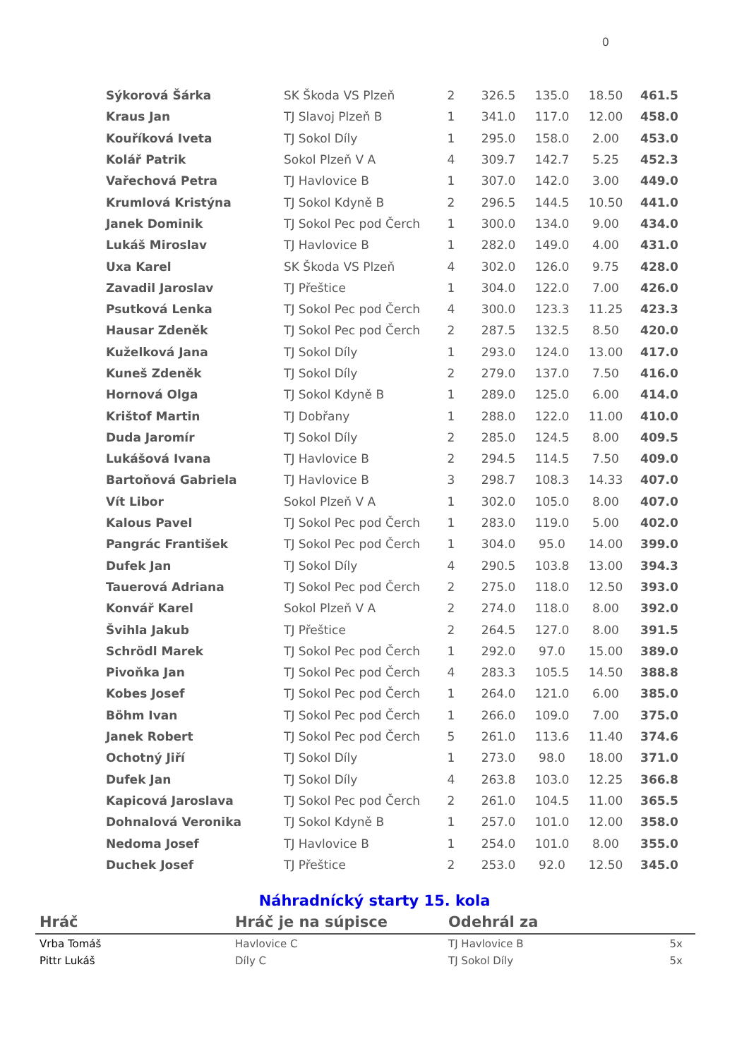0
| Sýkorová Šárka | SK Škoda VS Plzeň | 2 | 326.5 | 135.0 | 18.50 | 461.5 |
| Kraus Jan | TJ Slavoj Plzeň B | 1 | 341.0 | 117.0 | 12.00 | 458.0 |
| Kouříková Iveta | TJ Sokol Díly | 1 | 295.0 | 158.0 | 2.00 | 453.0 |
| Kolář Patrik | Sokol Plzeň V A | 4 | 309.7 | 142.7 | 5.25 | 452.3 |
| Vařechová Petra | TJ Havlovice B | 1 | 307.0 | 142.0 | 3.00 | 449.0 |
| Krumlová Kristýna | TJ Sokol Kdyně B | 2 | 296.5 | 144.5 | 10.50 | 441.0 |
| Janek Dominik | TJ Sokol Pec pod Čerch | 1 | 300.0 | 134.0 | 9.00 | 434.0 |
| Lukáš Miroslav | TJ Havlovice B | 1 | 282.0 | 149.0 | 4.00 | 431.0 |
| Uxa Karel | SK Škoda VS Plzeň | 4 | 302.0 | 126.0 | 9.75 | 428.0 |
| Zavadil Jaroslav | TJ Přeštice | 1 | 304.0 | 122.0 | 7.00 | 426.0 |
| Psutková Lenka | TJ Sokol Pec pod Čerch | 4 | 300.0 | 123.3 | 11.25 | 423.3 |
| Hausar Zdeněk | TJ Sokol Pec pod Čerch | 2 | 287.5 | 132.5 | 8.50 | 420.0 |
| Kuželková Jana | TJ Sokol Díly | 1 | 293.0 | 124.0 | 13.00 | 417.0 |
| Kuneš Zdeněk | TJ Sokol Díly | 2 | 279.0 | 137.0 | 7.50 | 416.0 |
| Hornová Olga | TJ Sokol Kdyně B | 1 | 289.0 | 125.0 | 6.00 | 414.0 |
| Krištof Martin | TJ Dobřany | 1 | 288.0 | 122.0 | 11.00 | 410.0 |
| Duda Jaromír | TJ Sokol Díly | 2 | 285.0 | 124.5 | 8.00 | 409.5 |
| Lukášová Ivana | TJ Havlovice B | 2 | 294.5 | 114.5 | 7.50 | 409.0 |
| Bartoňová Gabriela | TJ Havlovice B | 3 | 298.7 | 108.3 | 14.33 | 407.0 |
| Vít Libor | Sokol Plzeň V A | 1 | 302.0 | 105.0 | 8.00 | 407.0 |
| Kalous Pavel | TJ Sokol Pec pod Čerch | 1 | 283.0 | 119.0 | 5.00 | 402.0 |
| Pangrác František | TJ Sokol Pec pod Čerch | 1 | 304.0 | 95.0 | 14.00 | 399.0 |
| Dufek Jan | TJ Sokol Díly | 4 | 290.5 | 103.8 | 13.00 | 394.3 |
| Tauerová Adriana | TJ Sokol Pec pod Čerch | 2 | 275.0 | 118.0 | 12.50 | 393.0 |
| Konvář Karel | Sokol Plzeň V A | 2 | 274.0 | 118.0 | 8.00 | 392.0 |
| Švihla Jakub | TJ Přeštice | 2 | 264.5 | 127.0 | 8.00 | 391.5 |
| Schrödl Marek | TJ Sokol Pec pod Čerch | 1 | 292.0 | 97.0 | 15.00 | 389.0 |
| Pivoňka Jan | TJ Sokol Pec pod Čerch | 4 | 283.3 | 105.5 | 14.50 | 388.8 |
| Kobes Josef | TJ Sokol Pec pod Čerch | 1 | 264.0 | 121.0 | 6.00 | 385.0 |
| Böhm Ivan | TJ Sokol Pec pod Čerch | 1 | 266.0 | 109.0 | 7.00 | 375.0 |
| Janek Robert | TJ Sokol Pec pod Čerch | 5 | 261.0 | 113.6 | 11.40 | 374.6 |
| Ochotný Jiří | TJ Sokol Díly | 1 | 273.0 | 98.0 | 18.00 | 371.0 |
| Dufek Jan | TJ Sokol Díly | 4 | 263.8 | 103.0 | 12.25 | 366.8 |
| Kapicová Jaroslava | TJ Sokol Pec pod Čerch | 2 | 261.0 | 104.5 | 11.00 | 365.5 |
| Dohnalová Veronika | TJ Sokol Kdyně B | 1 | 257.0 | 101.0 | 12.00 | 358.0 |
| Nedoma Josef | TJ Havlovice B | 1 | 254.0 | 101.0 | 8.00 | 355.0 |
| Duchek Josef | TJ Přeštice | 2 | 253.0 | 92.0 | 12.50 | 345.0 |
Náhradnícký starty 15. kola
| Hráč | Hráč je na súpisce | Odehrál za | |
| --- | --- | --- | --- |
| Vrba Tomáš | Havlovice C | TJ Havlovice B | 5x |
| Pittr Lukáš | Díly C | TJ Sokol Díly | 5x |